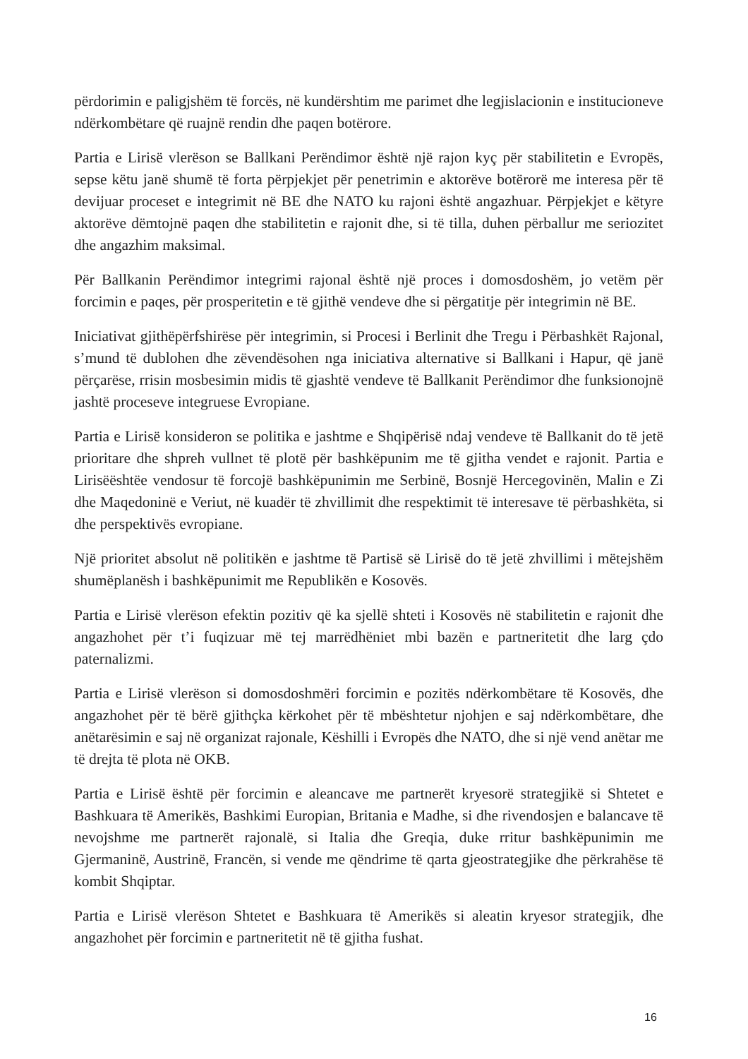përdorimin e paligjshëm të forcës, në kundërshtim me parimet dhe legjislacionin e institucioneve ndërkombëtare që ruajnë rendin dhe paqen botërore.
Partia e Lirisë vlerëson se Ballkani Perëndimor është një rajon kyç për stabilitetin e Evropës, sepse këtu janë shumë të forta përpjekjet për penetrimin e aktorëve botërorë me interesa për të devijuar proceset e integrimit në BE dhe NATO ku rajoni është angazhuar. Përpjekjet e këtyre aktorëve dëmtojnë paqen dhe stabilitetin e rajonit dhe, si të tilla, duhen përballur me seriozitet dhe angazhim maksimal.
Për Ballkanin Perëndimor integrimi rajonal është një proces i domosdoshëm, jo vetëm për forcimin e paqes, për prosperitetin e të gjithë vendeve dhe si përgatitje për integrimin në BE.
Iniciativat gjithëpërfshirëse për integrimin, si Procesi i Berlinit dhe Tregu i Përbashkët Rajonal, s’mund të dublohen dhe zëvendësohen nga iniciativa alternative si Ballkani i Hapur, që janë përçarëse, rrisin mosbesimin midis të gjashtë vendeve të Ballkanit Perëndimor dhe funksionojnë jashtë proceseve integruese Evropiane.
Partia e Lirisë konsideron se politika e jashtme e Shqipërisë ndaj vendeve të Ballkanit do të jetë prioritare dhe shpreh vullnet të plotë për bashkëpunim me të gjitha vendet e rajonit. Partia e Lirisëështëe vendosur të forcojë bashkëpunimin me Serbinë, Bosnjë Hercegovinën, Malin e Zi dhe Maqedoninë e Veriut, në kuadër të zhvillimit dhe respektimit të interesave të përbashkëta, si dhe perspektivës evropiane.
Një prioritet absolut në politikën e jashtme të Partisë së Lirisë do të jetë zhvillimi i mëtejshëm shumëplanësh i bashkëpunimit me Republikën e Kosovës.
Partia e Lirisë vlerëson efektin pozitiv që ka sjellë shteti i Kosovës në stabilitetin e rajonit dhe angazhohet për t’i fuqizuar më tej marrëdhëniet mbi bazën e partneritetit dhe larg çdo paternalizmi.
Partia e Lirisë vlerëson si domosdoshmëri forcimin e pozitës ndërkombëtare të Kosovës, dhe angazhohet për të bërë gjithçka kërkohet për të mbështetur njohjen e saj ndërkombëtare, dhe anëtarësimin e saj në organizat rajonale, Këshilli i Evropës dhe NATO, dhe si një vend anëtar me të drejta të plota në OKB.
Partia e Lirisë është për forcimin e aleancave me partnerët kryesorë strategjikë si Shtetet e Bashkuara të Amerikës, Bashkimi Europian, Britania e Madhe, si dhe rivendosjen e balancave të nevojshme me partnerët rajonalë, si Italia dhe Greqia, duke rritur bashkëpunimin me Gjermaninë, Austrinë, Francën, si vende me qëndrime të qarta gjeostrategjike dhe përkrahëse të kombit Shqiptar.
Partia e Lirisë vlerëson Shtetet e Bashkuara të Amerikës si aleatin kryesor strategjik, dhe angazhohet për forcimin e partneritetit në të gjitha fushat.
16